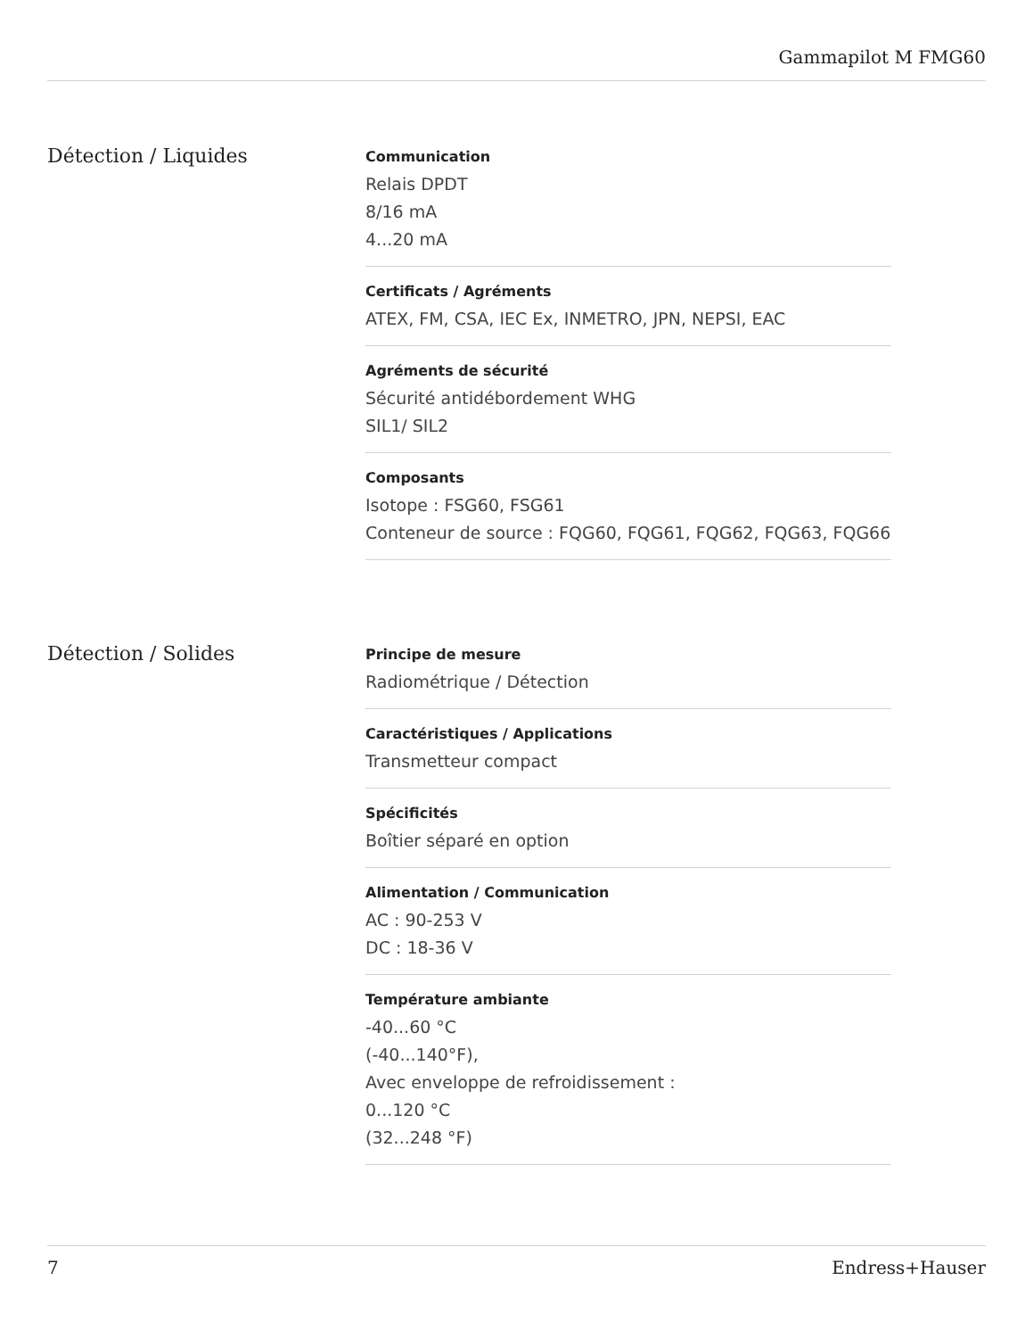Gammapilot M FMG60
Détection / Liquides
Communication
Relais DPDT
8/16 mA
4...20 mA
Certificats / Agréments
ATEX, FM, CSA, IEC Ex, INMETRO, JPN, NEPSI, EAC
Agréments de sécurité
Sécurité antidébordement WHG
SIL1/ SIL2
Composants
Isotope : FSG60, FSG61
Conteneur de source : FQG60, FQG61, FQG62, FQG63, FQG66
Détection / Solides
Principe de mesure
Radiométrique / Détection
Caractéristiques / Applications
Transmetteur compact
Spécificités
Boîtier séparé en option
Alimentation / Communication
AC : 90-253 V
DC : 18-36 V
Température ambiante
-40...60 °C
(-40...140°F),
Avec enveloppe de refroidissement :
0...120 °C
(32...248 °F)
7 Endress+Hauser